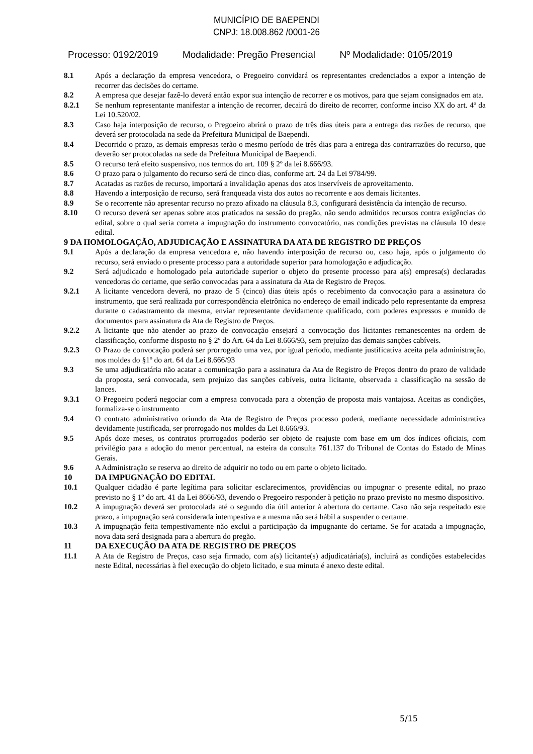MUNICÍPIO DE BAEPENDI
CNPJ: 18.008.862 /0001-26
Processo: 0192/2019 Modalidade: Pregão Presencial Nº Modalidade: 0105/2019
8.1 Após a declaração da empresa vencedora, o Pregoeiro convidará os representantes credenciados a expor a intenção de recorrer das decisões do certame.
8.2 A empresa que desejar fazê-lo deverá então expor sua intenção de recorrer e os motivos, para que sejam consignados em ata.
8.2.1 Se nenhum representante manifestar a intenção de recorrer, decairá do direito de recorrer, conforme inciso XX do art. 4º da Lei 10.520/02.
8.3 Caso haja interposição de recurso, o Pregoeiro abrirá o prazo de três dias úteis para a entrega das razões de recurso, que deverá ser protocolada na sede da Prefeitura Municipal de Baependi.
8.4 Decorrido o prazo, as demais empresas terão o mesmo período de três dias para a entrega das contrarrazões do recurso, que deverão ser protocoladas na sede da Prefeitura Municipal de Baependi.
8.5 O recurso terá efeito suspensivo, nos termos do art. 109 § 2º da lei 8.666/93.
8.6 O prazo para o julgamento do recurso será de cinco dias, conforme art. 24 da Lei 9784/99.
8.7 Acatadas as razões de recurso, importará a invalidação apenas dos atos inservíveis de aproveitamento.
8.8 Havendo a interposição de recurso, será franqueada vista dos autos ao recorrente e aos demais licitantes.
8.9 Se o recorrente não apresentar recurso no prazo afixado na cláusula 8.3, configurará desistência da intenção de recurso.
8.10 O recurso deverá ser apenas sobre atos praticados na sessão do pregão, não sendo admitidos recursos contra exigências do edital, sobre o qual seria correta a impugnação do instrumento convocatório, nas condições previstas na cláusula 10 deste edital.
9 DA HOMOLOGAÇÃO, ADJUDICAÇÃO E ASSINATURA DA ATA DE REGISTRO DE PREÇOS
9.1 Após a declaração da empresa vencedora e, não havendo interposição de recurso ou, caso haja, após o julgamento do recurso, será enviado o presente processo para a autoridade superior para homologação e adjudicação.
9.2 Será adjudicado e homologado pela autoridade superior o objeto do presente processo para a(s) empresa(s) declaradas vencedoras do certame, que serão convocadas para a assinatura da Ata de Registro de Preços.
9.2.1 A licitante vencedora deverá, no prazo de 5 (cinco) dias úteis após o recebimento da convocação para a assinatura do instrumento, que será realizada por correspondência eletrônica no endereço de email indicado pelo representante da empresa durante o cadastramento da mesma, enviar representante devidamente qualificado, com poderes expressos e munido de documentos para assinatura da Ata de Registro de Preços.
9.2.2 A licitante que não atender ao prazo de convocação ensejará a convocação dos licitantes remanescentes na ordem de classificação, conforme disposto no § 2º do Art. 64 da Lei 8.666/93, sem prejuízo das demais sanções cabíveis.
9.2.3 O Prazo de convocação poderá ser prorrogado uma vez, por igual período, mediante justificativa aceita pela administração, nos moldes do §1º do art. 64 da Lei 8.666/93
9.3 Se uma adjudicatária não acatar a comunicação para a assinatura da Ata de Registro de Preços dentro do prazo de validade da proposta, será convocada, sem prejuízo das sanções cabíveis, outra licitante, observada a classificação na sessão de lances.
9.3.1 O Pregoeiro poderá negociar com a empresa convocada para a obtenção de proposta mais vantajosa. Aceitas as condições, formaliza-se o instrumento
9.4 O contrato administrativo oriundo da Ata de Registro de Preços processo poderá, mediante necessidade administrativa devidamente justificada, ser prorrogado nos moldes da Lei 8.666/93.
9.5 Após doze meses, os contratos prorrogados poderão ser objeto de reajuste com base em um dos índices oficiais, com privilégio para a adoção do menor percentual, na esteira da consulta 761.137 do Tribunal de Contas do Estado de Minas Gerais.
9.6 A Administração se reserva ao direito de adquirir no todo ou em parte o objeto licitado.
10 DA IMPUGNAÇÃO DO EDITAL
10.1 Qualquer cidadão é parte legítima para solicitar esclarecimentos, providências ou impugnar o presente edital, no prazo previsto no § 1º do art. 41 da Lei 8666/93, devendo o Pregoeiro responder à petição no prazo previsto no mesmo dispositivo.
10.2 A impugnação deverá ser protocolada até o segundo dia útil anterior à abertura do certame. Caso não seja respeitado este prazo, a impugnação será considerada intempestiva e a mesma não será hábil a suspender o certame.
10.3 A impugnação feita tempestivamente não exclui a participação da impugnante do certame. Se for acatada a impugnação, nova data será designada para a abertura do pregão.
11 DA EXECUÇÃO DA ATA DE REGISTRO DE PREÇOS
11.1 A Ata de Registro de Preços, caso seja firmado, com a(s) licitante(s) adjudicatária(s), incluirá as condições estabelecidas neste Edital, necessárias à fiel execução do objeto licitado, e sua minuta é anexo deste edital.
5/15